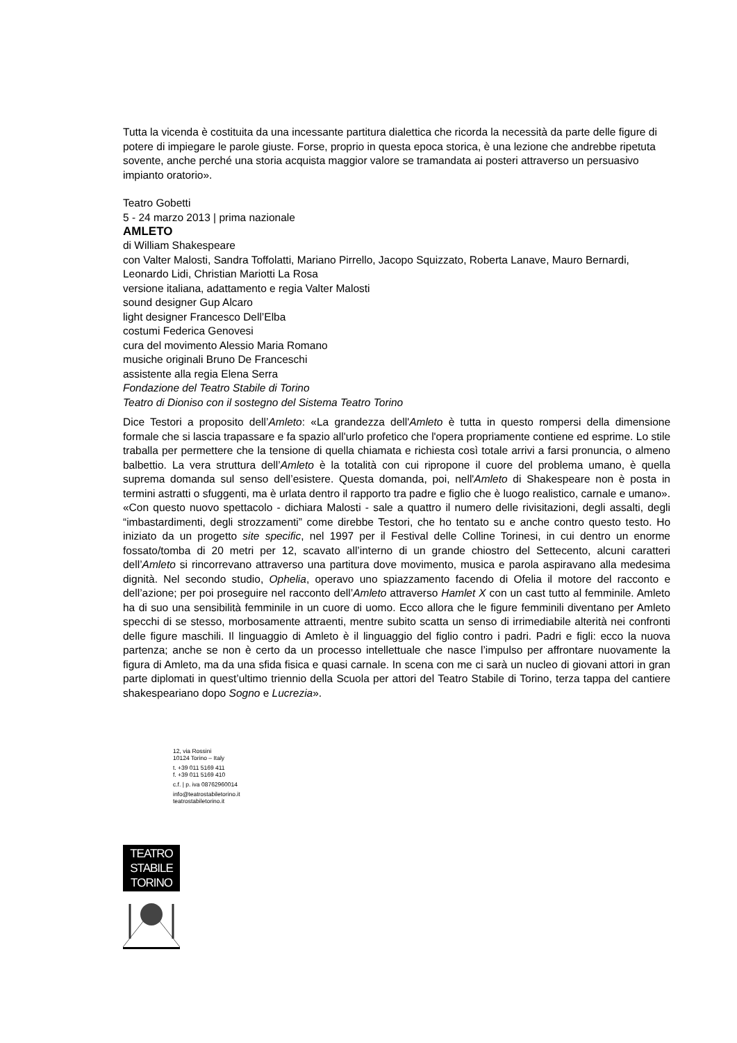Tutta la vicenda è costituita da una incessante partitura dialettica che ricorda la necessità da parte delle figure di potere di impiegare le parole giuste. Forse, proprio in questa epoca storica, è una lezione che andrebbe ripetuta sovente, anche perché una storia acquista maggior valore se tramandata ai posteri attraverso un persuasivo impianto oratorio».
Teatro Gobetti
5 - 24 marzo 2013 | prima nazionale
AMLETO
di William Shakespeare
con Valter Malosti, Sandra Toffolatti, Mariano Pirrello, Jacopo Squizzato, Roberta Lanave, Mauro Bernardi, Leonardo Lidi, Christian Mariotti La Rosa
versione italiana, adattamento e regia Valter Malosti
sound designer Gup Alcaro
light designer Francesco Dell’Elba
costumi Federica Genovesi
cura del movimento Alessio Maria Romano
musiche originali Bruno De Franceschi
assistente alla regia Elena Serra
Fondazione del Teatro Stabile di Torino
Teatro di Dioniso con il sostegno del Sistema Teatro Torino
Dice Testori a proposito dell’Amleto: «La grandezza dell'Amleto è tutta in questo rompersi della dimensione formale che si lascia trapassare e fa spazio all'urlo profetico che l'opera propriamente contiene ed esprime. Lo stile traballa per permettere che la tensione di quella chiamata e richiesta così totale arrivi a farsi pronuncia, o almeno balbettio. La vera struttura dell’Amleto è la totalità con cui ripropone il cuore del problema umano, è quella suprema domanda sul senso dell’esistere. Questa domanda, poi, nell'Amleto di Shakespeare non è posta in termini astratti o sfuggenti, ma è urlata dentro il rapporto tra padre e figlio che è luogo realistico, carnale e umano». «Con questo nuovo spettacolo - dichiara Malosti - sale a quattro il numero delle rivisitazioni, degli assalti, degli “imbastardimenti, degli strozzamenti” come direbbe Testori, che ho tentato su e anche contro questo testo. Ho iniziato da un progetto site specific, nel 1997 per il Festival delle Colline Torinesi, in cui dentro un enorme fossato/tomba di 20 metri per 12, scavato all’interno di un grande chiostro del Settecento, alcuni caratteri dell’Amleto si rincorrevano attraverso una partitura dove movimento, musica e parola aspiravano alla medesima dignità. Nel secondo studio, Ophelia, operavo uno spiazzamento facendo di Ofelia il motore del racconto e dell’azione; per poi proseguire nel racconto dell’Amleto attraverso Hamlet X con un cast tutto al femminile. Amleto ha di suo una sensibilità femminile in un cuore di uomo. Ecco allora che le figure femminili diventano per Amleto specchi di se stesso, morbosamente attraenti, mentre subito scatta un senso di irrimediabile alterità nei confronti delle figure maschili. Il linguaggio di Amleto è il linguaggio del figlio contro i padri. Padri e figli: ecco la nuova partenza; anche se non è certo da un processo intellettuale che nasce l’impulso per affrontare nuovamente la figura di Amleto, ma da una sfida fisica e quasi carnale. In scena con me ci sarà un nucleo di giovani attori in gran parte diplomati in quest’ultimo triennio della Scuola per attori del Teatro Stabile di Torino, terza tappa del cantiere shakespeariano dopo Sogno e Lucrezia».
12, via Rossini
10124 Torino – Italy
t. +39 011 5169 411
f. +39 011 5169 410
c.f. | p. iva 08762960014
info@teatrostabiletorino.it
teatrostabiletorino.it
TEATRO
STABILE
TORINO